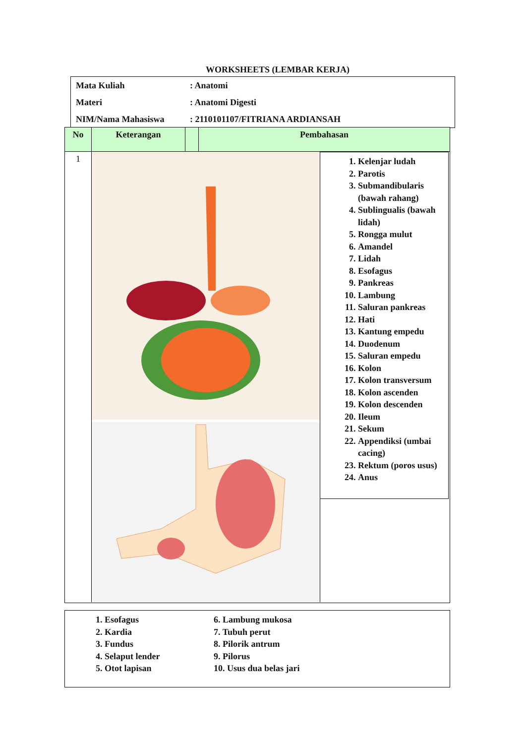WORKSHEETS (LEMBAR KERJA)
| Mata Kuliah | : Anatomi |
| Materi | : Anatomi Digesti |
| NIM/Nama Mahasiswa | : 2110101107/FITRIANA ARDIANSAH |
No Keterangan Pembahasan
1
1. Kelenjar ludah
2. Parotis
3. Submandibularis (bawah rahang)
4. Sublingualis (bawah lidah)
5. Rongga mulut
6. Amandel
7. Lidah
8. Esofagus
9. Pankreas
10. Lambung
11. Saluran pankreas
12. Hati
13. Kantung empedu
14. Duodenum
15. Saluran empedu
16. Kolon
17. Kolon transversum
18. Kolon ascenden
19. Kolon descenden
20. Ileum
21. Sekum
22. Appendiksi (umbai cacing)
23. Rektum (poros usus)
24. Anus
1. Esofagus
2. Kardia
3. Fundus
4. Selaput lender
5. Otot lapisan
6. Lambung mukosa
7. Tubuh perut
8. Pilorik antrum
9. Pilorus
10. Usus dua belas jari